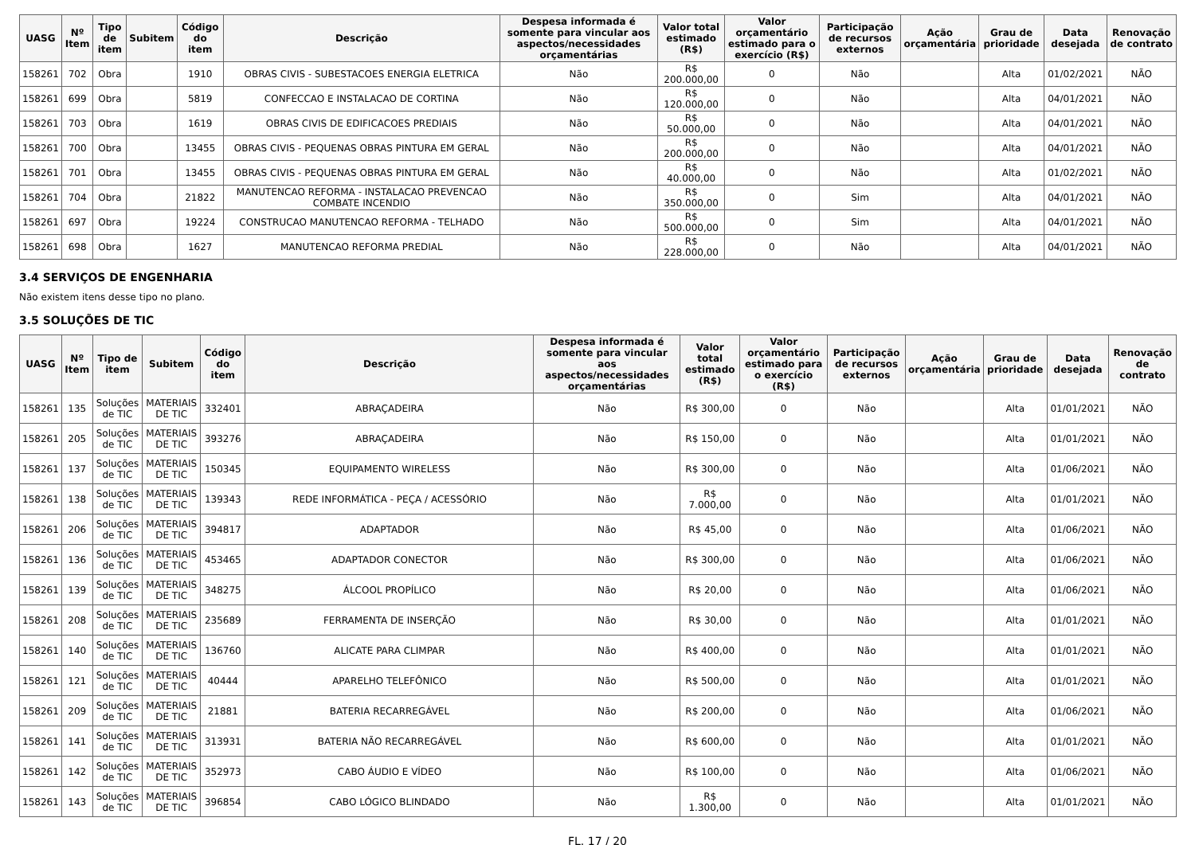| UASG | Nº Item | Tipo de item | Subitem | Código do item | Descrição | Despesa informada é somente para vincular aos aspectos/necessidades orçamentárias | Valor total estimado (R$) | Valor orçamentário estimado para o exercício (R$) | Participação de recursos externos | Ação orçamentária | Grau de prioridade | Data desejada | Renovação de contrato |
| --- | --- | --- | --- | --- | --- | --- | --- | --- | --- | --- | --- | --- | --- |
| 158261 | 702 | Obra | | 1910 | OBRAS CIVIS - SUBESTACOES ENERGIA ELETRICA | Não | R$ 200.000,00 | 0 | Não | | Alta | 01/02/2021 | NÃO |
| 158261 | 699 | Obra | | 5819 | CONFECCAO E INSTALACAO DE CORTINA | Não | R$ 120.000,00 | 0 | Não | | Alta | 04/01/2021 | NÃO |
| 158261 | 703 | Obra | | 1619 | OBRAS CIVIS DE EDIFICACOES PREDIAIS | Não | R$ 50.000,00 | 0 | Não | | Alta | 04/01/2021 | NÃO |
| 158261 | 700 | Obra | | 13455 | OBRAS CIVIS - PEQUENAS OBRAS PINTURA EM GERAL | Não | R$ 200.000,00 | 0 | Não | | Alta | 04/01/2021 | NÃO |
| 158261 | 701 | Obra | | 13455 | OBRAS CIVIS - PEQUENAS OBRAS PINTURA EM GERAL | Não | R$ 40.000,00 | 0 | Não | | Alta | 01/02/2021 | NÃO |
| 158261 | 704 | Obra | | 21822 | MANUTENCAO REFORMA - INSTALACAO PREVENCAO COMBATE INCENDIO | Não | R$ 350.000,00 | 0 | Sim | | Alta | 04/01/2021 | NÃO |
| 158261 | 697 | Obra | | 19224 | CONSTRUCAO MANUTENCAO REFORMA - TELHADO | Não | R$ 500.000,00 | 0 | Sim | | Alta | 04/01/2021 | NÃO |
| 158261 | 698 | Obra | | 1627 | MANUTENCAO REFORMA PREDIAL | Não | R$ 228.000,00 | 0 | Não | | Alta | 04/01/2021 | NÃO |
3.4 SERVIÇOS DE ENGENHARIA
Não existem itens desse tipo no plano.
3.5 SOLUÇÕES DE TIC
| UASG | Nº Item | Tipo de item | Subitem | Código do item | Descrição | Despesa informada é somente para vincular aos aspectos/necessidades orçamentárias | Valor total estimado (R$) | Valor orçamentário estimado para o exercício (R$) | Participação de recursos externos | Ação orçamentária | Grau de prioridade | Data desejada | Renovação de contrato |
| --- | --- | --- | --- | --- | --- | --- | --- | --- | --- | --- | --- | --- | --- |
| 158261 | 135 | Soluções de TIC | MATERIAIS DE TIC | 332401 | ABRAÇADEIRA | Não | R$ 300,00 | 0 | Não | | Alta | 01/01/2021 | NÃO |
| 158261 | 205 | Soluções de TIC | MATERIAIS DE TIC | 393276 | ABRAÇADEIRA | Não | R$ 150,00 | 0 | Não | | Alta | 01/01/2021 | NÃO |
| 158261 | 137 | Soluções de TIC | MATERIAIS DE TIC | 150345 | EQUIPAMENTO WIRELESS | Não | R$ 300,00 | 0 | Não | | Alta | 01/06/2021 | NÃO |
| 158261 | 138 | Soluções de TIC | MATERIAIS DE TIC | 139343 | REDE INFORMÁTICA - PEÇA / ACESSÓRIO | Não | R$ 7.000,00 | 0 | Não | | Alta | 01/01/2021 | NÃO |
| 158261 | 206 | Soluções de TIC | MATERIAIS DE TIC | 394817 | ADAPTADOR | Não | R$ 45,00 | 0 | Não | | Alta | 01/06/2021 | NÃO |
| 158261 | 136 | Soluções de TIC | MATERIAIS DE TIC | 453465 | ADAPTADOR CONECTOR | Não | R$ 300,00 | 0 | Não | | Alta | 01/06/2021 | NÃO |
| 158261 | 139 | Soluções de TIC | MATERIAIS DE TIC | 348275 | ÁLCOOL PROPÍLICO | Não | R$ 20,00 | 0 | Não | | Alta | 01/06/2021 | NÃO |
| 158261 | 208 | Soluções de TIC | MATERIAIS DE TIC | 235689 | FERRAMENTA DE INSERÇÃO | Não | R$ 30,00 | 0 | Não | | Alta | 01/01/2021 | NÃO |
| 158261 | 140 | Soluções de TIC | MATERIAIS DE TIC | 136760 | ALICATE PARA CLIMPAR | Não | R$ 400,00 | 0 | Não | | Alta | 01/01/2021 | NÃO |
| 158261 | 121 | Soluções de TIC | MATERIAIS DE TIC | 40444 | APARELHO TELEFÔNICO | Não | R$ 500,00 | 0 | Não | | Alta | 01/01/2021 | NÃO |
| 158261 | 209 | Soluções de TIC | MATERIAIS DE TIC | 21881 | BATERIA RECARREGÁVEL | Não | R$ 200,00 | 0 | Não | | Alta | 01/06/2021 | NÃO |
| 158261 | 141 | Soluções de TIC | MATERIAIS DE TIC | 313931 | BATERIA NÃO RECARREGÁVEL | Não | R$ 600,00 | 0 | Não | | Alta | 01/01/2021 | NÃO |
| 158261 | 142 | Soluções de TIC | MATERIAIS DE TIC | 352973 | CABO ÁUDIO E VÍDEO | Não | R$ 100,00 | 0 | Não | | Alta | 01/06/2021 | NÃO |
| 158261 | 143 | Soluções de TIC | MATERIAIS DE TIC | 396854 | CABO LÓGICO BLINDADO | Não | R$ 1.300,00 | 0 | Não | | Alta | 01/01/2021 | NÃO |
FL. 17 / 20